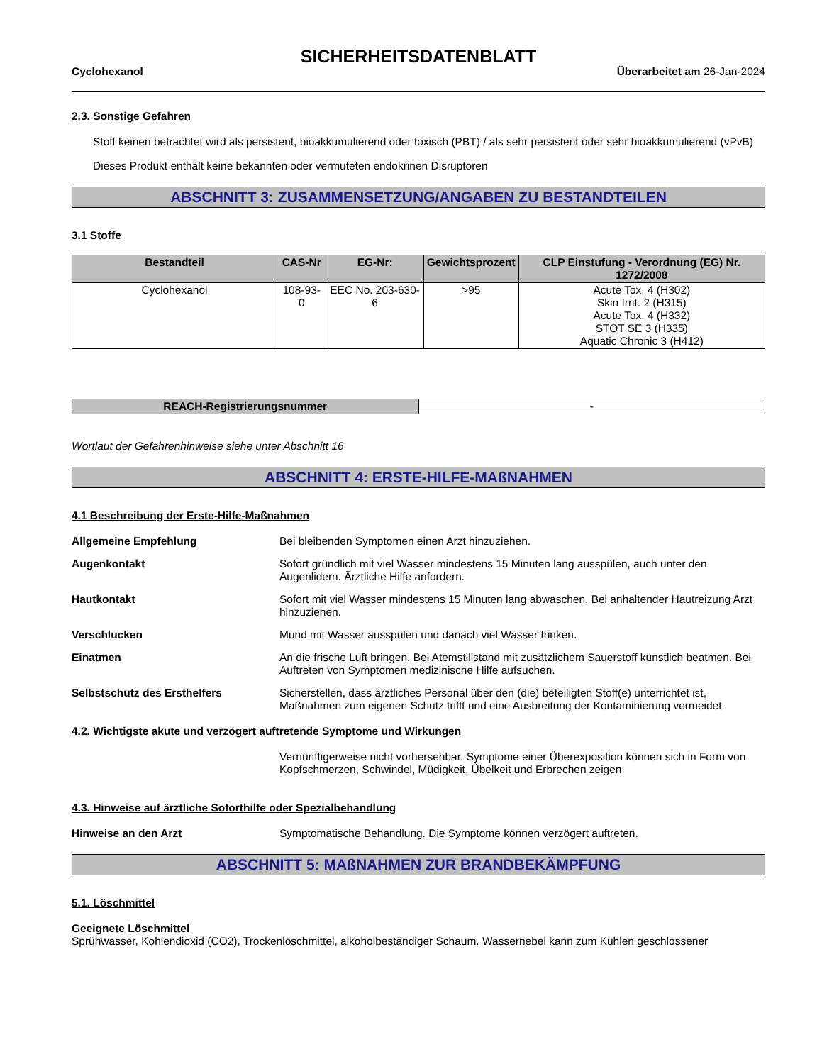SICHERHEITSDATENBLATT
Cyclohexanol Überarbeitet am 26-Jan-2024
2.3. Sonstige Gefahren
Stoff keinen betrachtet wird als persistent, bioakkumulierend oder toxisch (PBT) / als sehr persistent oder sehr bioakkumulierend (vPvB)
Dieses Produkt enthält keine bekannten oder vermuteten endokrinen Disruptoren
ABSCHNITT 3: ZUSAMMENSETZUNG/ANGABEN ZU BESTANDTEILEN
3.1 Stoffe
| Bestandteil | CAS-Nr | EG-Nr: | Gewichtsprozent | CLP Einstufung - Verordnung (EG) Nr. 1272/2008 |
| --- | --- | --- | --- | --- |
| Cyclohexanol | 108-93-0 | EEC No. 203-630-6 | >95 | Acute Tox. 4 (H302) Skin Irrit. 2 (H315) Acute Tox. 4 (H332) STOT SE 3 (H335) Aquatic Chronic 3 (H412) |
| REACH-Registrierungsnummer | - |
Wortlaut der Gefahrenhinweise siehe unter Abschnitt 16
ABSCHNITT 4: ERSTE-HILFE-MAßNAHMEN
4.1 Beschreibung der Erste-Hilfe-Maßnahmen
Allgemeine Empfehlung Bei bleibenden Symptomen einen Arzt hinzuziehen.
Augenkontakt Sofort gründlich mit viel Wasser mindestens 15 Minuten lang ausspülen, auch unter den Augenlidern. Ärztliche Hilfe anfordern.
Hautkontakt Sofort mit viel Wasser mindestens 15 Minuten lang abwaschen. Bei anhaltender Hautreizung Arzt hinzuziehen.
Verschlucken Mund mit Wasser ausspülen und danach viel Wasser trinken.
Einatmen An die frische Luft bringen. Bei Atemstillstand mit zusätzlichem Sauerstoff künstlich beatmen. Bei Auftreten von Symptomen medizinische Hilfe aufsuchen.
Selbstschutz des Ersthelfers Sicherstellen, dass ärztliches Personal über den (die) beteiligten Stoff(e) unterrichtet ist, Maßnahmen zum eigenen Schutz trifft und eine Ausbreitung der Kontaminierung vermeidet.
4.2. Wichtigste akute und verzögert auftretende Symptome und Wirkungen
Vernünftigerweise nicht vorhersehbar. Symptome einer Überexposition können sich in Form von Kopfschmerzen, Schwindel, Müdigkeit, Übelkeit und Erbrechen zeigen
4.3. Hinweise auf ärztliche Soforthilfe oder Spezialbehandlung
Hinweise an den Arzt Symptomatische Behandlung. Die Symptome können verzögert auftreten.
ABSCHNITT 5: MAßNAHMEN ZUR BRANDBEKÄMPFUNG
5.1. Löschmittel
Geeignete Löschmittel
Sprühwasser, Kohlendioxid (CO2), Trockenlöschmittel, alkoholbeständiger Schaum. Wassernebel kann zum Kühlen geschlossener